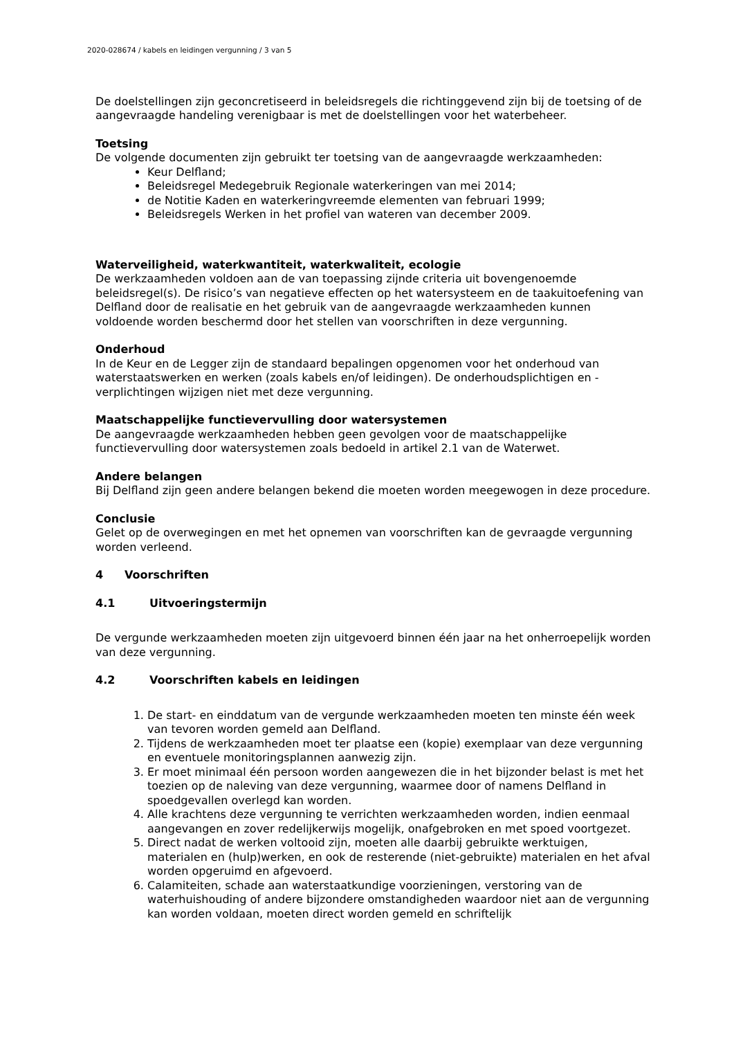2020-028674 / kabels en leidingen vergunning / 3 van 5
De doelstellingen zijn geconcretiseerd in beleidsregels die richtinggevend zijn bij de toetsing of de aangevraagde handeling verenigbaar is met de doelstellingen voor het waterbeheer.
Toetsing
De volgende documenten zijn gebruikt ter toetsing van de aangevraagde werkzaamheden:
Keur Delfland;
Beleidsregel Medegebruik Regionale waterkeringen van mei 2014;
de Notitie Kaden en waterkeringvreemde elementen van februari 1999;
Beleidsregels Werken in het profiel van wateren van december 2009.
Waterveiligheid, waterkwantiteit, waterkwaliteit, ecologie
De werkzaamheden voldoen aan de van toepassing zijnde criteria uit bovengenoemde beleidsregel(s). De risico’s van negatieve effecten op het watersysteem en de taakuitoefening van Delfland door de realisatie en het gebruik van de aangevraagde werkzaamheden kunnen voldoende worden beschermd door het stellen van voorschriften in deze vergunning.
Onderhoud
In de Keur en de Legger zijn de standaard bepalingen opgenomen voor het onderhoud van waterstaatswerken en werken (zoals kabels en/of leidingen). De onderhoudsplichtigen en -verplichtingen wijzigen niet met deze vergunning.
Maatschappelijke functievervulling door watersystemen
De aangevraagde werkzaamheden hebben geen gevolgen voor de maatschappelijke functievervulling door watersystemen zoals bedoeld in artikel 2.1 van de Waterwet.
Andere belangen
Bij Delfland zijn geen andere belangen bekend die moeten worden meegewogen in deze procedure.
Conclusie
Gelet op de overwegingen en met het opnemen van voorschriften kan de gevraagde vergunning worden verleend.
4 Voorschriften
4.1 Uitvoeringstermijn
De vergunde werkzaamheden moeten zijn uitgevoerd binnen één jaar na het onherroepelijk worden van deze vergunning.
4.2 Voorschriften kabels en leidingen
1. De start- en einddatum van de vergunde werkzaamheden moeten ten minste één week van tevoren worden gemeld aan Delfland.
2. Tijdens de werkzaamheden moet ter plaatse een (kopie) exemplaar van deze vergunning en eventuele monitoringsplannen aanwezig zijn.
3. Er moet minimaal één persoon worden aangewezen die in het bijzonder belast is met het toezien op de naleving van deze vergunning, waarmee door of namens Delfland in spoedgevallen overlegd kan worden.
4. Alle krachtens deze vergunning te verrichten werkzaamheden worden, indien eenmaal aangevangen en zover redelijkerwijs mogelijk, onafgebroken en met spoed voortgezet.
5. Direct nadat de werken voltooid zijn, moeten alle daarbij gebruikte werktuigen, materialen en (hulp)werken, en ook de resterende (niet-gebruikte) materialen en het afval worden opgeruimd en afgevoerd.
6. Calamiteiten, schade aan waterstaatkundige voorzieningen, verstoring van de waterhuishouding of andere bijzondere omstandigheden waardoor niet aan de vergunning kan worden voldaan, moeten direct worden gemeld en schriftelijk